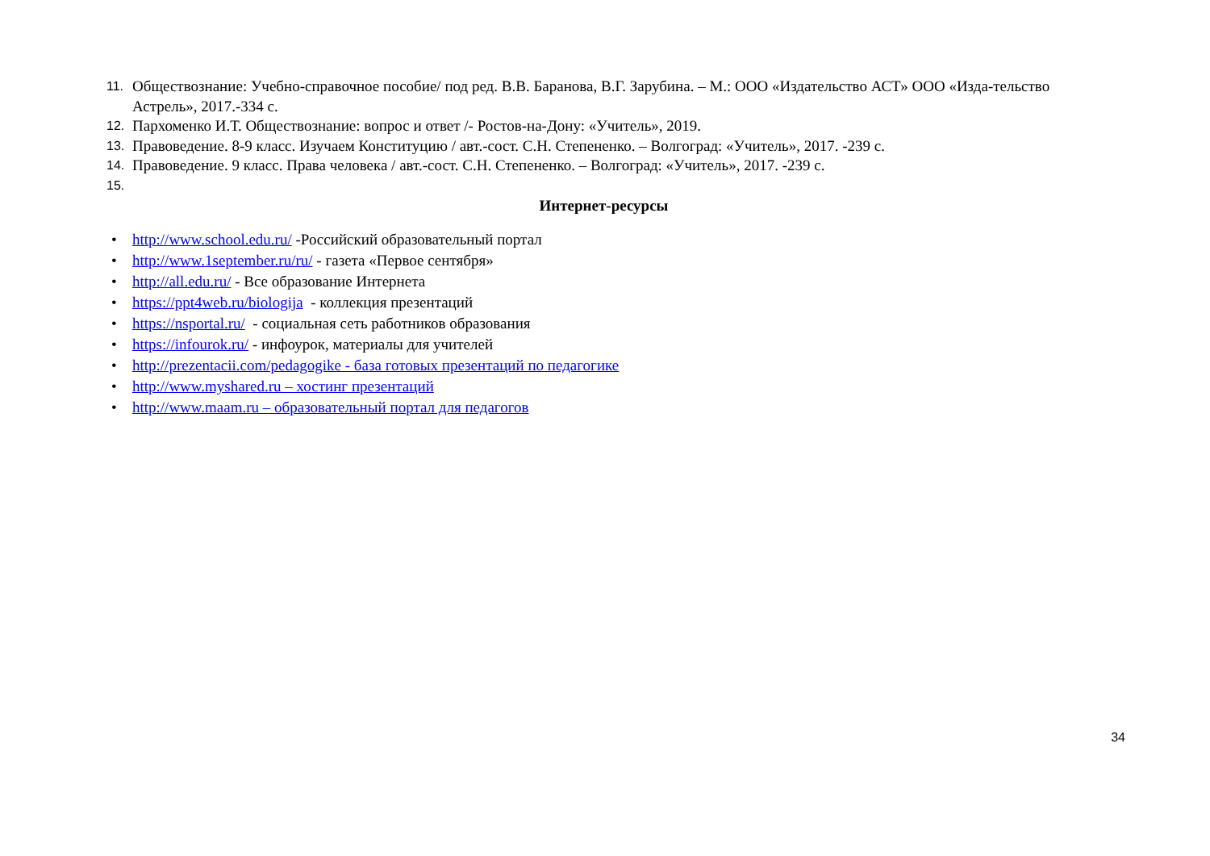11. Обществознание: Учебно-справочное пособие/ под ред. В.В. Баранова, В.Г. Зарубина. – М.: ООО «Издательство АСТ» ООО «Изда-тельство Астрель», 2017.-334 с.
12. Пархоменко И.Т. Обществознание: вопрос и ответ /- Ростов-на-Дону: «Учитель», 2019.
13. Правоведение. 8-9 класс. Изучаем Конституцию / авт.-сост. С.Н. Степененко. – Волгоград: «Учитель», 2017. -239 с.
14. Правоведение. 9 класс. Права человека / авт.-сост. С.Н. Степененко. – Волгоград: «Учитель», 2017. -239 с.
15.
Интернет-ресурсы
• http://www.school.edu.ru/ -Российский образовательный портал
• http://www.1september.ru/ru/ - газета «Первое сентября»
• http://all.edu.ru/ - Все образование Интернета
• https://ppt4web.ru/biologija - коллекция презентаций
• https://nsportal.ru/ - социальная сеть работников образования
• https://infourok.ru/ - инфоурок, материалы для учителей
• http://prezentacii.com/pedagogike - база готовых презентаций по педагогике
• http://www.myshared.ru – хостинг презентаций
• http://www.maam.ru – образовательный портал для педагогов
34